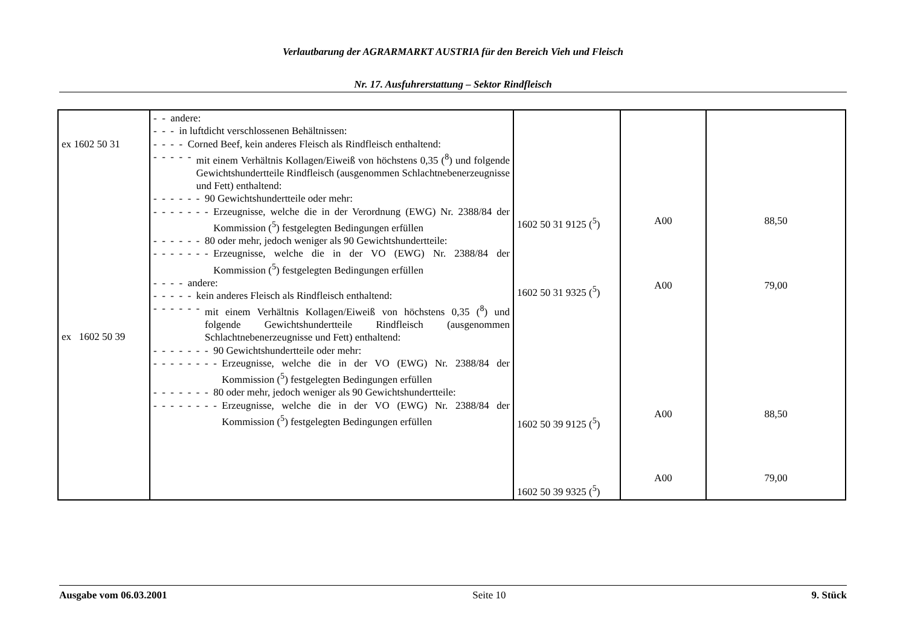Verlautbarung der AGRARMARKT AUSTRIA für den Bereich Vieh und Fleisch
Nr. 17. Ausfuhrerstattung – Sektor Rindfleisch
| ex 1602 50 31 ex 1602 50 39 | - - andere: - - - in luftdicht verschlossenen Behältnissen: - - - - Corned Beef, kein anderes Fleisch als Rindfleisch enthaltend: - - - - - mit einem Verhältnis Kollagen/Eiweiß von höchstens 0,35 (<sup>8</sup>) und folgende Gewichtshundertteile Rindfleisch (ausgenommen Schlachtnebenerzeugnisse und Fett) enthaltend: - - - - - - 90 Gewichtshundertteile oder mehr: - - - - - - - Erzeugnisse, welche die in der Verordnung (EWG) Nr. 2388/84 der Kommission (<sup>5</sup>) festgelegten Bedingungen erfüllen - - - - - - 80 oder mehr, jedoch weniger als 90 Gewichtshundertteile: - - - - - - - Erzeugnisse, welche die in der VO (EWG) Nr. 2388/84 der Kommission (<sup>5</sup>) festgelegten Bedingungen erfüllen - - - - andere: - - - - - kein anderes Fleisch als Rindfleisch enthaltend: - - - - - - mit einem Verhältnis Kollagen/Eiweiß von höchstens 0,35 (<sup>8</sup>) und folgende Gewichtshundertteile Rindfleisch (ausgenommen Schlachtnebenerzeugnisse und Fett) enthaltend: - - - - - - - 90 Gewichtshundertteile oder mehr: - - - - - - - - Erzeugnisse, welche die in der VO (EWG) Nr. 2388/84 der Kommission (<sup>5</sup>) festgelegten Bedingungen erfüllen - - - - - - - 80 oder mehr, jedoch weniger als 90 Gewichtshundertteile: - - - - - - - - Erzeugnisse, welche die in der VO (EWG) Nr. 2388/84 der Kommission (<sup>5</sup>) festgelegten Bedingungen erfüllen | 1602 50 31 9125 (<sup>5</sup>) 1602 50 31 9325 (<sup>5</sup>) 1602 50 39 9125 (<sup>5</sup>) 1602 50 39 9325 (<sup>5</sup>) | A00 A00 A00 A00 | 88,50 79,00 88,50 79,00 |
Ausgabe vom 06.03.2001 Seite 10 9. Stück